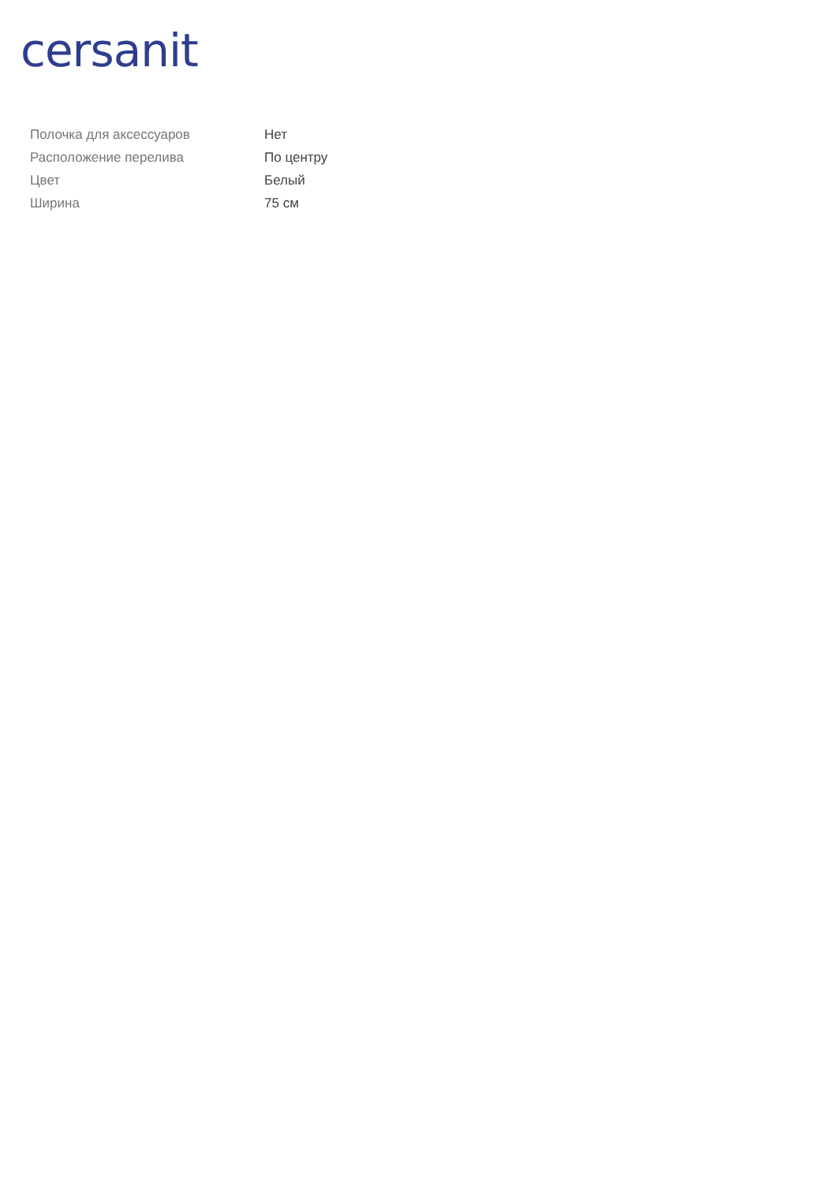cersanit
| Полочка для аксессуаров | Нет |
| Расположение перелива | По центру |
| Цвет | Белый |
| Ширина | 75 см |